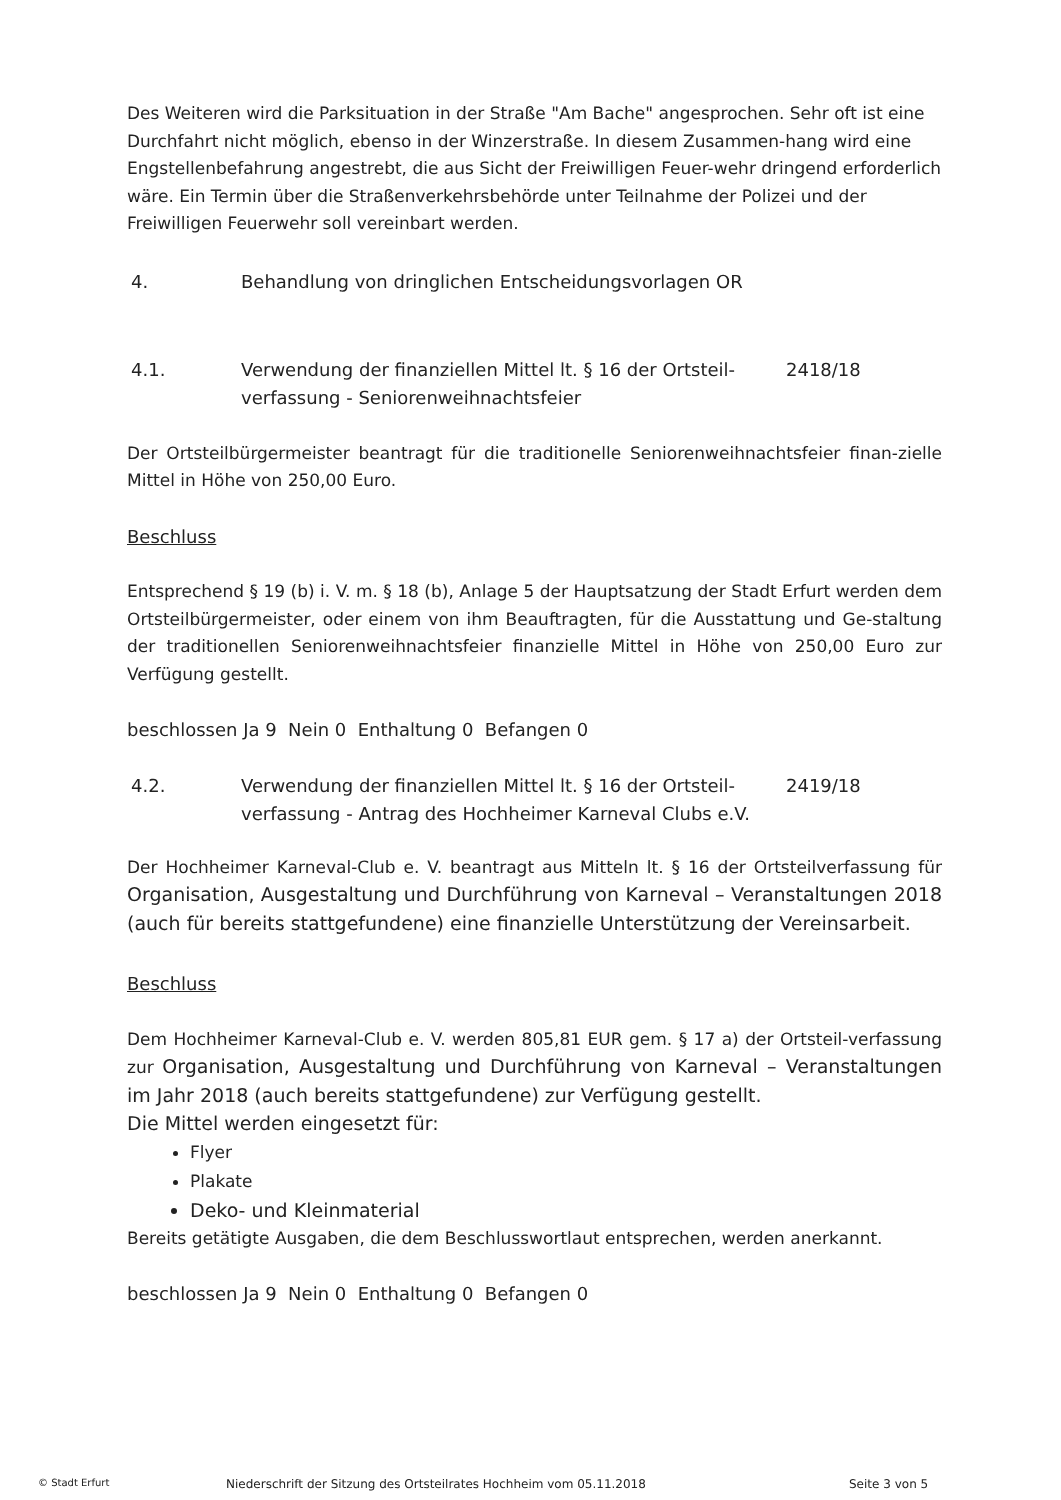Des Weiteren wird die Parksituation in der Straße "Am Bache" angesprochen. Sehr oft ist eine Durchfahrt nicht möglich, ebenso in der Winzerstraße. In diesem Zusammen-hang wird eine Engstellenbefahrung angestrebt, die aus Sicht der Freiwilligen Feuer-wehr dringend erforderlich wäre. Ein Termin über die Straßenverkehrsbehörde unter Teilnahme der Polizei und der Freiwilligen Feuerwehr soll vereinbart werden.
4. Behandlung von dringlichen Entscheidungsvorlagen OR
4.1. Verwendung der finanziellen Mittel lt. § 16 der Ortsteil-verfassung - Seniorenweihnachtsfeier 2418/18
Der Ortsteilbürgermeister beantragt für die traditionelle Seniorenweihnachtsfeier finan-zielle Mittel in Höhe von 250,00 Euro.
Beschluss
Entsprechend § 19 (b) i. V. m. § 18 (b), Anlage 5 der Hauptsatzung der Stadt Erfurt werden dem Ortsteilbürgermeister, oder einem von ihm Beauftragten, für die Ausstattung und Ge-staltung der traditionellen Seniorenweihnachtsfeier finanzielle Mittel in Höhe von 250,00 Euro zur Verfügung gestellt.
beschlossen Ja 9 Nein 0 Enthaltung 0 Befangen 0
4.2. Verwendung der finanziellen Mittel lt. § 16 der Ortsteil-verfassung - Antrag des Hochheimer Karneval Clubs e.V. 2419/18
Der Hochheimer Karneval-Club e. V. beantragt aus Mitteln lt. § 16 der Ortsteilverfassung für Organisation, Ausgestaltung und Durchführung von Karneval – Veranstaltungen 2018 (auch für bereits stattgefundene) eine finanzielle Unterstützung der Vereinsarbeit.
Beschluss
Dem Hochheimer Karneval-Club e. V. werden 805,81 EUR gem. § 17 a) der Ortsteil-verfassung zur Organisation, Ausgestaltung und Durchführung von Karneval – Veranstaltungen im Jahr 2018 (auch bereits stattgefundene) zur Verfügung gestellt.
Die Mittel werden eingesetzt für:
Flyer
Plakate
Deko- und Kleinmaterial
Bereits getätigte Ausgaben, die dem Beschlusswortlaut entsprechen, werden anerkannt.
beschlossen Ja 9 Nein 0 Enthaltung 0 Befangen 0
© Stadt Erfurt Niederschrift der Sitzung des Ortsteilrates Hochheim vom 05.11.2018 Seite 3 von 5